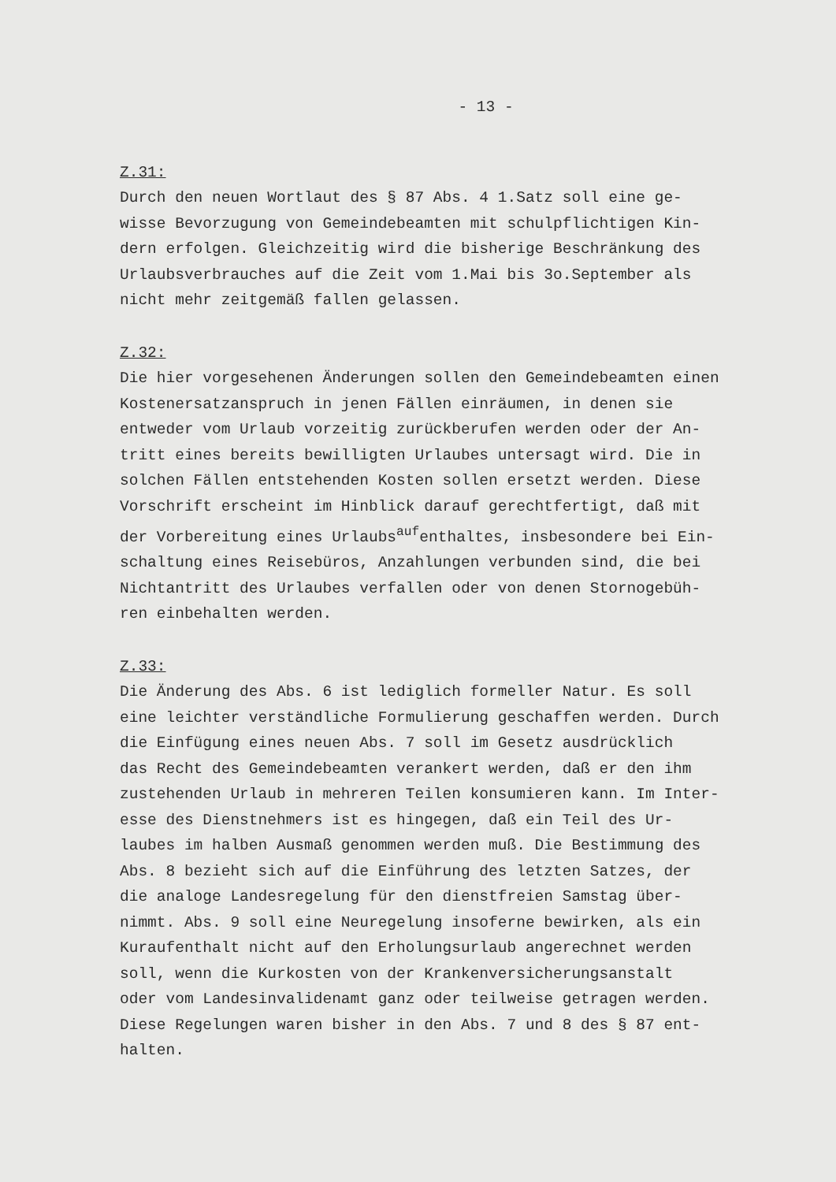- 13 -
Z.31:
Durch den neuen Wortlaut des § 87 Abs. 4 1.Satz soll eine ge-
wisse Bevorzugung von Gemeindebeamten mit schulpflichtigen Kin-
dern erfolgen. Gleichzeitig wird die bisherige Beschränkung des
Urlaubsverbrauches auf die Zeit vom 1.Mai bis 3o.September als
nicht mehr zeitgemäß fallen gelassen.
Z.32:
Die hier vorgesehenen Änderungen sollen den Gemeindebeamten einen
Kostenersatzanspruch in jenen Fällen einräumen, in denen sie
entweder vom Urlaub vorzeitig zurückberufen werden oder der An-
tritt eines bereits bewilligten Urlaubes untersagt wird. Die in
solchen Fällen entstehenden Kosten sollen ersetzt werden. Diese
Vorschrift erscheint im Hinblick darauf gerechtfertigt, daß mit
der Vorbereitung eines Urlaubs<sup>auf</sup>enthaltes, insbesondere bei Ein-
schaltung eines Reisebüros, Anzahlungen verbunden sind, die bei
Nichtantritt des Urlaubes verfallen oder von denen Stornogebüh-
ren einbehalten werden.
Z.33:
Die Änderung des Abs. 6 ist lediglich formeller Natur. Es soll
eine leichter verständliche Formulierung geschaffen werden. Durch
die Einfügung eines neuen Abs. 7 soll im Gesetz ausdrücklich
das Recht des Gemeindebeamten verankert werden, daß er den ihm
zustehenden Urlaub in mehreren Teilen konsumieren kann. Im Inter-
esse des Dienstnehmers ist es hingegen, daß ein Teil des Ur-
laubes im halben Ausmaß genommen werden muß. Die Bestimmung des
Abs. 8 bezieht sich auf die Einführung des letzten Satzes, der
die analoge Landesregelung für den dienstfreien Samstag über-
nimmt. Abs. 9 soll eine Neuregelung insoferne bewirken, als ein
Kuraufenthalt nicht auf den Erholungsurlaub angerechnet werden
soll, wenn die Kurkosten von der Krankenversicherungsanstalt
oder vom Landesinvalidenamt ganz oder teilweise getragen werden.
Diese Regelungen waren bisher in den Abs. 7 und 8 des § 87 ent-
halten.